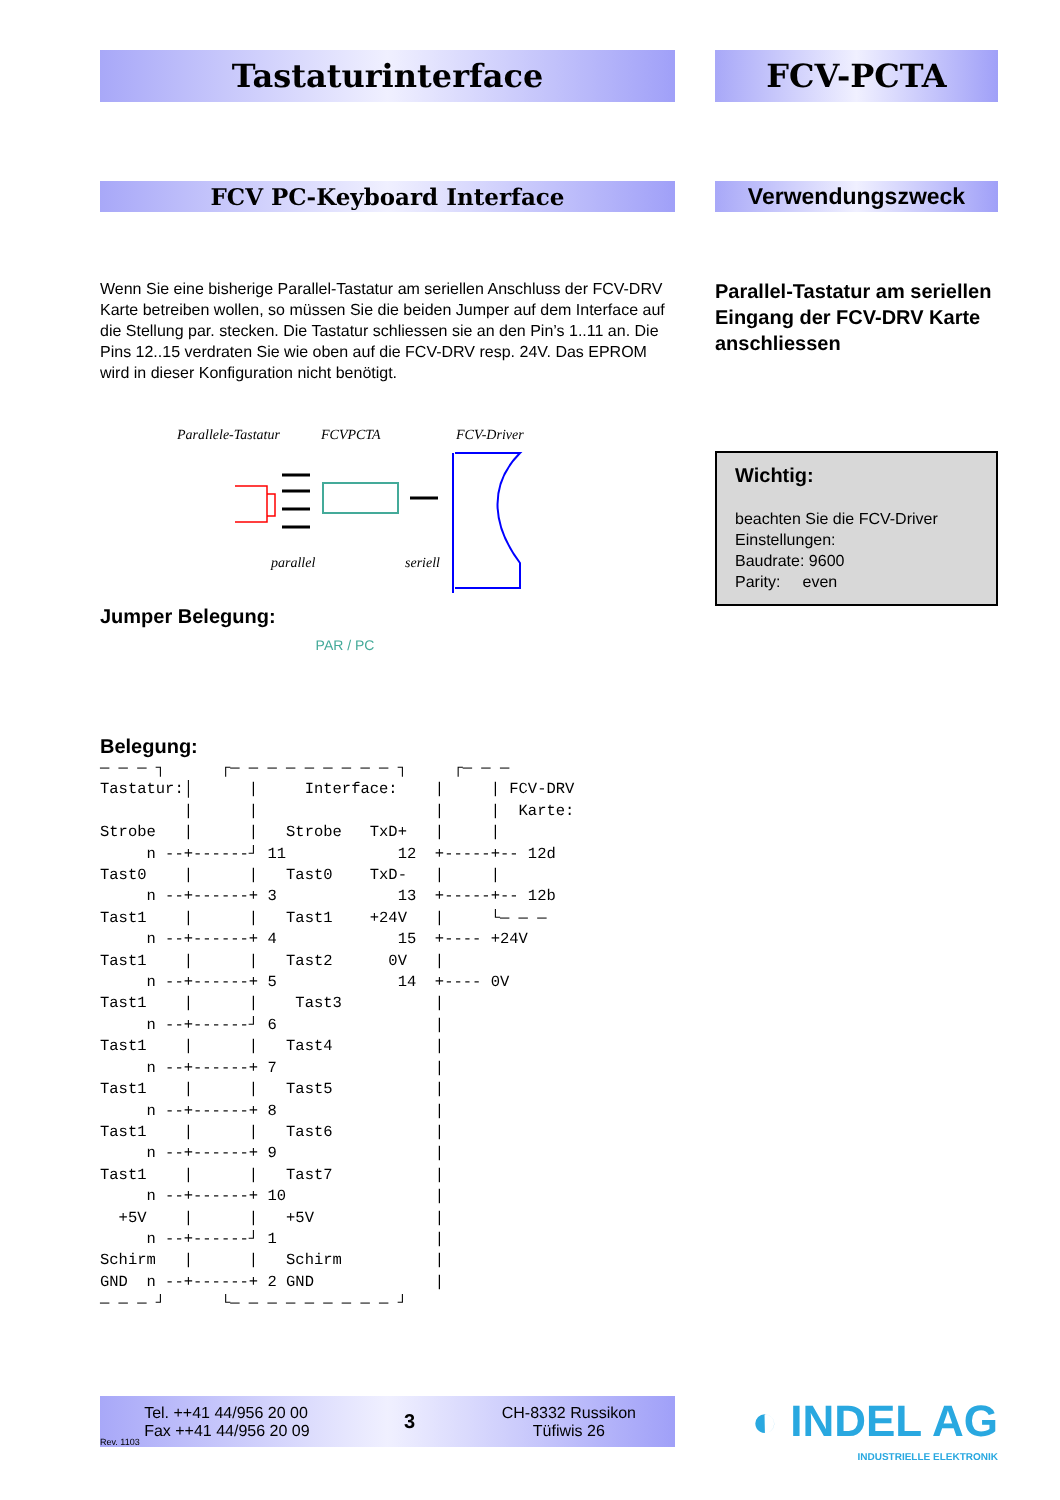Tastaturinterface
FCV PC-Keyboard Interface
Wenn Sie eine bisherige Parallel-Tastatur am seriellen Anschluss der FCV-DRV Karte betreiben wollen, so müssen Sie die beiden Jumper auf dem Interface auf die Stellung par. stecken. Die Tastatur schliessen sie an den Pin’s 1..11 an. Die Pins 12..15 verdraten Sie wie oben auf die FCV-DRV resp. 24V. Das EPROM wird in dieser Konfiguration nicht benötigt.
Parallele-Tastatur
FCVPCTA
FCV-Driver
parallel
seriell
Jumper Belegung:
PAR / PC
Belegung:
— — — ┐      ┌— — — — — — — — — ┐     ┌— — —
Tastatur:│      |     Interface:    |     | FCV-DRV
         |      |                   |     |  Karte:
Strobe   |      |   Strobe   TxD+   |     |
     n --+------┘ 11            12  +-----+-- 12d
Tast0    |      |   Tast0    TxD-   |     |
     n --+------+ 3             13  +-----+-- 12b
Tast1    |      |   Tast1    +24V   |     └— — —
     n --+------+ 4             15  +---- +24V
Tast1    |      |   Tast2      0V   |
     n --+------+ 5             14  +---- 0V
Tast1    |      |    Tast3          |
     n --+------┘ 6                 |
Tast1    |      |   Tast4           |
     n --+------+ 7                 |
Tast1    |      |   Tast5           |
     n --+------+ 8                 |
Tast1    |      |   Tast6           |
     n --+------+ 9                 |
Tast1    |      |   Tast7           |
     n --+------+ 10                |
  +5V    |      |   +5V             |
     n --+------┘ 1                 |
Schirm   |      |   Schirm          |
GND  n --+------+ 2 GND             |
— — — ┘      └— — — — — — — — — ┘
FCV-PCTA
Verwendungszweck
Parallel-Tastatur am seriellen Eingang der FCV-DRV Karte anschliessen
Wichtig:
beachten Sie die FCV-Driver Einstellungen:
Baudrate: 9600
Parity: even
Rev. 1103 Tel. ++41 44/956 20 00
Fax ++41 44/956 20 09 3 CH-8332 Russikon
Tüfiwis 26
◐ INDEL AG
INDUSTRIELLE ELEKTRONIK